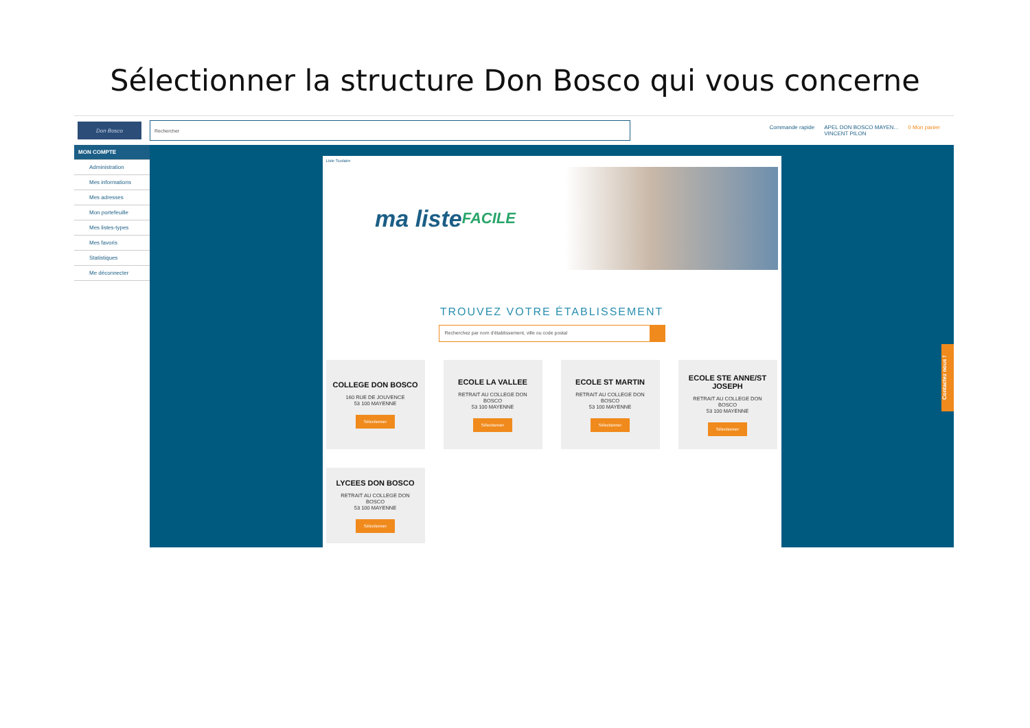Sélectionner la structure Don Bosco qui vous concerne
Don Bosco
Rechercher
Commande rapide APEL DON BOSCO MAYEN...
VINCENT PILON 0 Mon panier
MON COMPTE
Administration
Mes informations
Mes adresses
Mon portefeuille
Mes listes-types
Mes favoris
Statistiques
Me déconnecter
Liste Scolaire
ma liste FACILE
TROUVEZ VOTRE ÉTABLISSEMENT
Recherchez par nom d'établissement, ville ou code postal
COLLEGE DON BOSCO
160 RUE DE JOUVENCE
53 100 MAYENNE
Sélectionner
ECOLE LA VALLEE
RETRAIT AU COLLEGE DON BOSCO
53 100 MAYENNE
Sélectionner
ECOLE ST MARTIN
RETRAIT AU COLLEGE DON BOSCO
53 100 MAYENNE
Sélectionner
ECOLE STE ANNE/ST JOSEPH
RETRAIT AU COLLEGE DON BOSCO
53 100 MAYENNE
Sélectionner
LYCEES DON BOSCO
RETRAIT AU COLLEGE DON BOSCO
53 100 MAYENNE
Sélectionner
Contactez nous !